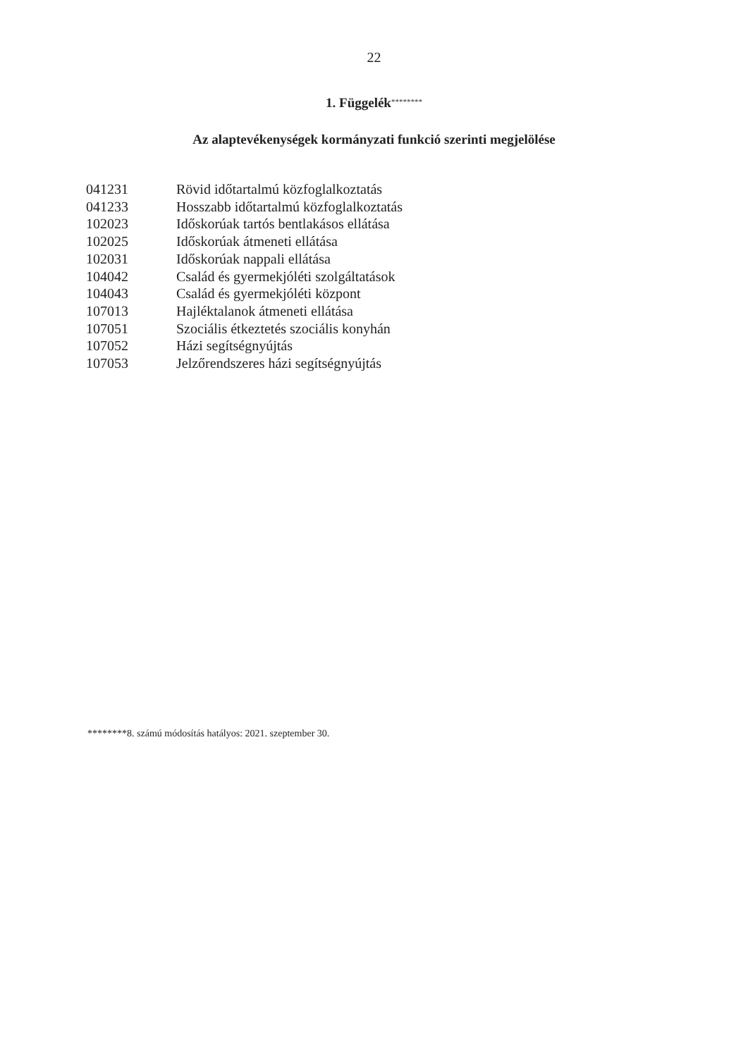22
1. Függelék<sup>********</sup>
Az alaptevékenységek kormányzati funkció szerinti megjelölése
| 041231 | Rövid időtartalmú közfoglalkoztatás |
| 041233 | Hosszabb időtartalmú közfoglalkoztatás |
| 102023 | Időskorúak tartós bentlakásos ellátása |
| 102025 | Időskorúak átmeneti ellátása |
| 102031 | Időskorúak nappali ellátása |
| 104042 | Család és gyermekjóléti szolgáltatások |
| 104043 | Család és gyermekjóléti központ |
| 107013 | Hajléktalanok átmeneti ellátása |
| 107051 | Szociális étkeztetés szociális konyhán |
| 107052 | Házi segítségnyújtás |
| 107053 | Jelzőrendszeres házi segítségnyújtás |
********8. számú módosítás hatályos: 2021. szeptember 30.